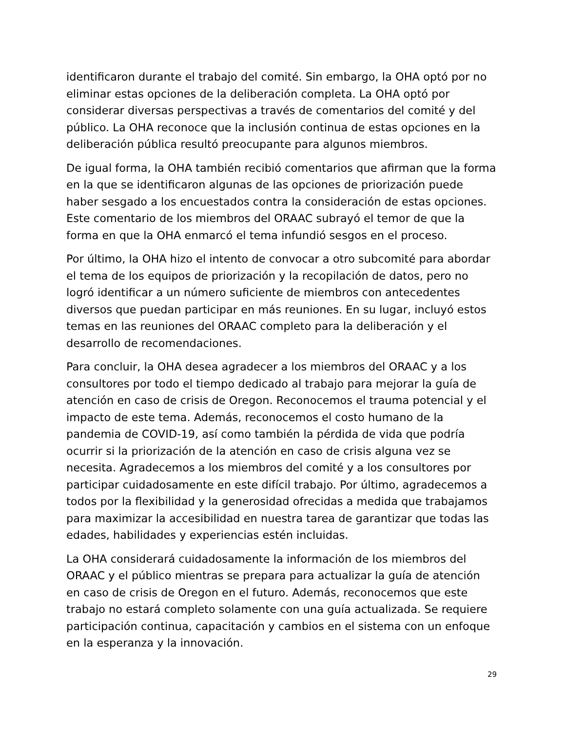identificaron durante el trabajo del comité. Sin embargo, la OHA optó por no eliminar estas opciones de la deliberación completa. La OHA optó por considerar diversas perspectivas a través de comentarios del comité y del público. La OHA reconoce que la inclusión continua de estas opciones en la deliberación pública resultó preocupante para algunos miembros.
De igual forma, la OHA también recibió comentarios que afirman que la forma en la que se identificaron algunas de las opciones de priorización puede haber sesgado a los encuestados contra la consideración de estas opciones. Este comentario de los miembros del ORAAC subrayó el temor de que la forma en que la OHA enmarcó el tema infundió sesgos en el proceso.
Por último, la OHA hizo el intento de convocar a otro subcomité para abordar el tema de los equipos de priorización y la recopilación de datos, pero no logró identificar a un número suficiente de miembros con antecedentes diversos que puedan participar en más reuniones. En su lugar, incluyó estos temas en las reuniones del ORAAC completo para la deliberación y el desarrollo de recomendaciones.
Para concluir, la OHA desea agradecer a los miembros del ORAAC y a los consultores por todo el tiempo dedicado al trabajo para mejorar la guía de atención en caso de crisis de Oregon. Reconocemos el trauma potencial y el impacto de este tema. Además, reconocemos el costo humano de la pandemia de COVID-19, así como también la pérdida de vida que podría ocurrir si la priorización de la atención en caso de crisis alguna vez se necesita. Agradecemos a los miembros del comité y a los consultores por participar cuidadosamente en este difícil trabajo. Por último, agradecemos a todos por la flexibilidad y la generosidad ofrecidas a medida que trabajamos para maximizar la accesibilidad en nuestra tarea de garantizar que todas las edades, habilidades y experiencias estén incluidas.
La OHA considerará cuidadosamente la información de los miembros del ORAAC y el público mientras se prepara para actualizar la guía de atención en caso de crisis de Oregon en el futuro. Además, reconocemos que este trabajo no estará completo solamente con una guía actualizada. Se requiere participación continua, capacitación y cambios en el sistema con un enfoque en la esperanza y la innovación.
29